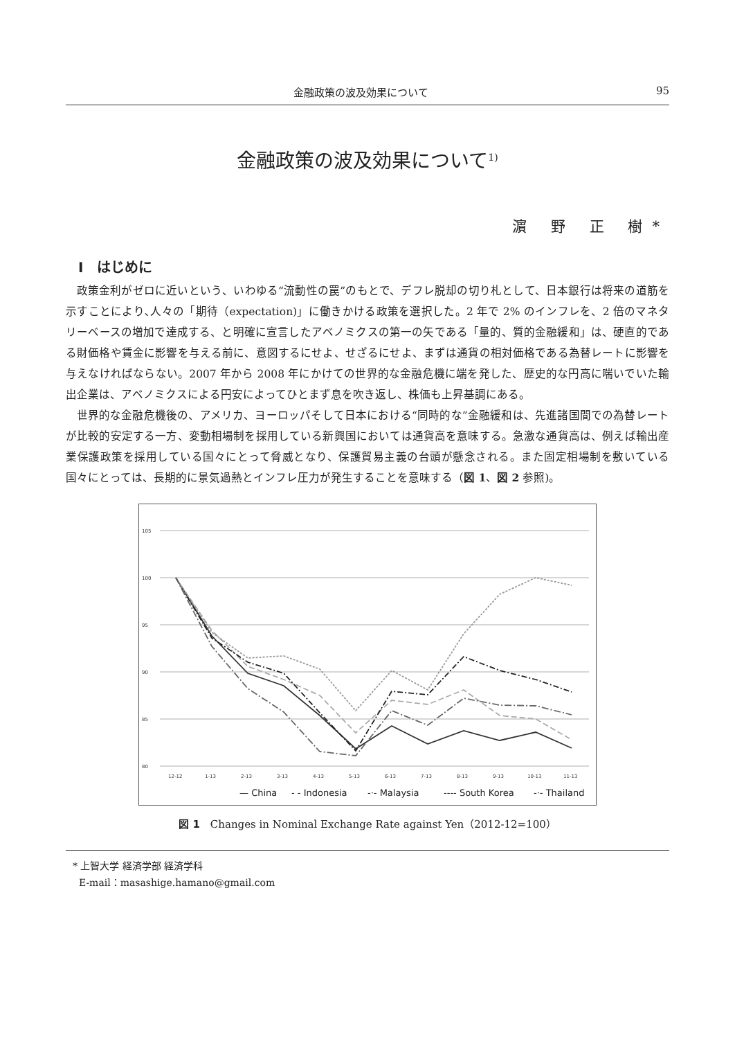金融政策の波及効果について 95
金融政策の波及効果について<sup>1)</sup>
濵 野 正 樹*
Ⅰ　はじめに
政策金利がゼロに近いという、いわゆる“流動性の罠”のもとで、デフレ脱却の切り札として、日本銀行は将来の道筋を示すことにより､人々の「期待（expectation)」に働きかける政策を選択した。2 年で 2% のインフレを、2 倍のマネタリーベースの増加で達成する、と明確に宣言したアベノミクスの第一の矢である「量的、質的金融緩和」は、硬直的である財価格や賃金に影響を与える前に、意図するにせよ、せざるにせよ、まずは通貨の相対価格である為替レートに影響を与えなければならない。2007 年から 2008 年にかけての世界的な金融危機に端を発した、歴史的な円高に喘いでいた輸出企業は、アベノミクスによる円安によってひとまず息を吹き返し、株価も上昇基調にある。
世界的な金融危機後の、アメリカ、ヨーロッパそして日本における“同時的な”金融緩和は、先進諸国間での為替レートが比較的安定する一方、変動相場制を採用している新興国においては通貨高を意味する。急激な通貨高は、例えば輸出産業保護政策を採用している国々にとって脅威となり、保護貿易主義の台頭が懸念される。また固定相場制を敷いている国々にとっては、長期的に景気過熱とインフレ圧力が発生することを意味する（図 1、図 2 参照)。
105
100
95
90
85
80
12-12
1-13
2-13
3-13
4-13
5-13
6-13
7-13
8-13
9-13
10-13
11-13
— China
- - Indonesia
-·- Malaysia
---- South Korea
-·- Thailand
図 1　Changes in Nominal Exchange Rate against Yen（2012-12=100）
* 上智大学 経済学部 経済学科
E-mail：masashige.hamano@gmail.com